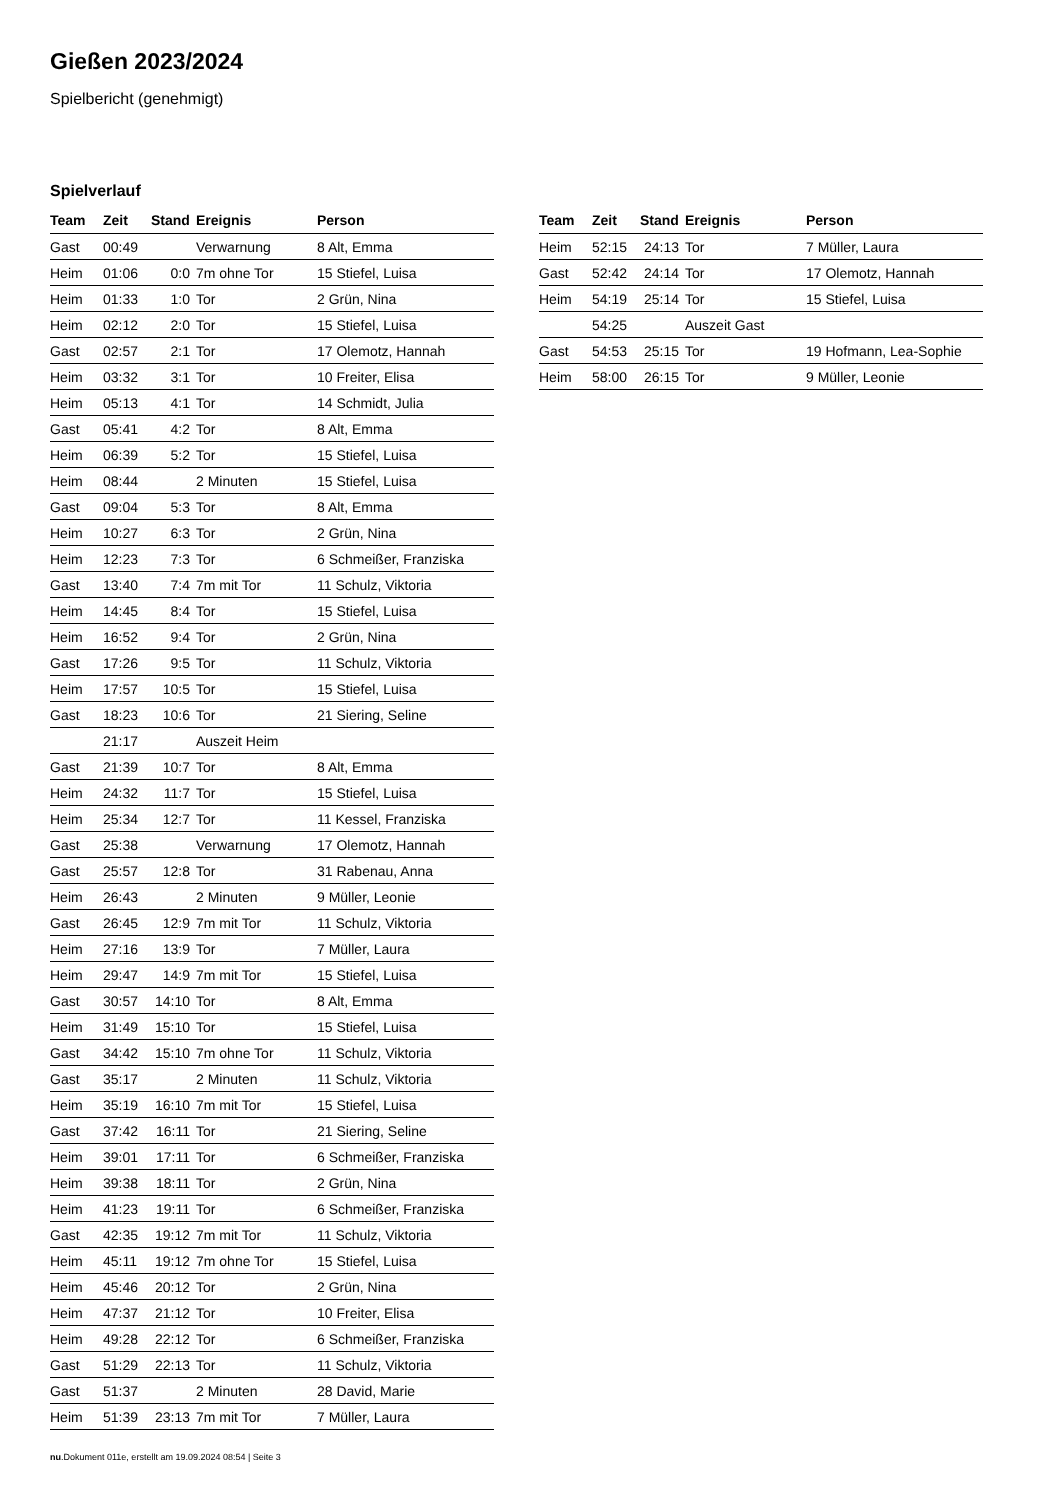Gießen 2023/2024
Spielbericht (genehmigt)
Spielverlauf
| Team | Zeit | Stand | Ereignis | Person |
| --- | --- | --- | --- | --- |
| Gast | 00:49 | | Verwarnung | 8 Alt, Emma |
| Heim | 01:06 | 0:0 | 7m ohne Tor | 15 Stiefel, Luisa |
| Heim | 01:33 | 1:0 | Tor | 2 Grün, Nina |
| Heim | 02:12 | 2:0 | Tor | 15 Stiefel, Luisa |
| Gast | 02:57 | 2:1 | Tor | 17 Olemotz, Hannah |
| Heim | 03:32 | 3:1 | Tor | 10 Freiter, Elisa |
| Heim | 05:13 | 4:1 | Tor | 14 Schmidt, Julia |
| Gast | 05:41 | 4:2 | Tor | 8 Alt, Emma |
| Heim | 06:39 | 5:2 | Tor | 15 Stiefel, Luisa |
| Heim | 08:44 | | 2 Minuten | 15 Stiefel, Luisa |
| Gast | 09:04 | 5:3 | Tor | 8 Alt, Emma |
| Heim | 10:27 | 6:3 | Tor | 2 Grün, Nina |
| Heim | 12:23 | 7:3 | Tor | 6 Schmeißer, Franziska |
| Gast | 13:40 | 7:4 | 7m mit Tor | 11 Schulz, Viktoria |
| Heim | 14:45 | 8:4 | Tor | 15 Stiefel, Luisa |
| Heim | 16:52 | 9:4 | Tor | 2 Grün, Nina |
| Gast | 17:26 | 9:5 | Tor | 11 Schulz, Viktoria |
| Heim | 17:57 | 10:5 | Tor | 15 Stiefel, Luisa |
| Gast | 18:23 | 10:6 | Tor | 21 Siering, Seline |
| | 21:17 | | Auszeit Heim | |
| Gast | 21:39 | 10:7 | Tor | 8 Alt, Emma |
| Heim | 24:32 | 11:7 | Tor | 15 Stiefel, Luisa |
| Heim | 25:34 | 12:7 | Tor | 11 Kessel, Franziska |
| Gast | 25:38 | | Verwarnung | 17 Olemotz, Hannah |
| Gast | 25:57 | 12:8 | Tor | 31 Rabenau, Anna |
| Heim | 26:43 | | 2 Minuten | 9 Müller, Leonie |
| Gast | 26:45 | 12:9 | 7m mit Tor | 11 Schulz, Viktoria |
| Heim | 27:16 | 13:9 | Tor | 7 Müller, Laura |
| Heim | 29:47 | 14:9 | 7m mit Tor | 15 Stiefel, Luisa |
| Gast | 30:57 | 14:10 | Tor | 8 Alt, Emma |
| Heim | 31:49 | 15:10 | Tor | 15 Stiefel, Luisa |
| Gast | 34:42 | 15:10 | 7m ohne Tor | 11 Schulz, Viktoria |
| Gast | 35:17 | | 2 Minuten | 11 Schulz, Viktoria |
| Heim | 35:19 | 16:10 | 7m mit Tor | 15 Stiefel, Luisa |
| Gast | 37:42 | 16:11 | Tor | 21 Siering, Seline |
| Heim | 39:01 | 17:11 | Tor | 6 Schmeißer, Franziska |
| Heim | 39:38 | 18:11 | Tor | 2 Grün, Nina |
| Heim | 41:23 | 19:11 | Tor | 6 Schmeißer, Franziska |
| Gast | 42:35 | 19:12 | 7m mit Tor | 11 Schulz, Viktoria |
| Heim | 45:11 | 19:12 | 7m ohne Tor | 15 Stiefel, Luisa |
| Heim | 45:46 | 20:12 | Tor | 2 Grün, Nina |
| Heim | 47:37 | 21:12 | Tor | 10 Freiter, Elisa |
| Heim | 49:28 | 22:12 | Tor | 6 Schmeißer, Franziska |
| Gast | 51:29 | 22:13 | Tor | 11 Schulz, Viktoria |
| Gast | 51:37 | | 2 Minuten | 28 David, Marie |
| Heim | 51:39 | 23:13 | 7m mit Tor | 7 Müller, Laura |
| Team | Zeit | Stand | Ereignis | Person |
| --- | --- | --- | --- | --- |
| Heim | 52:15 | 24:13 | Tor | 7 Müller, Laura |
| Gast | 52:42 | 24:14 | Tor | 17 Olemotz, Hannah |
| Heim | 54:19 | 25:14 | Tor | 15 Stiefel, Luisa |
| | 54:25 | | Auszeit Gast | |
| Gast | 54:53 | 25:15 | Tor | 19 Hofmann, Lea-Sophie |
| Heim | 58:00 | 26:15 | Tor | 9 Müller, Leonie |
nu.Dokument 011e, erstellt am 19.09.2024 08:54 | Seite 3